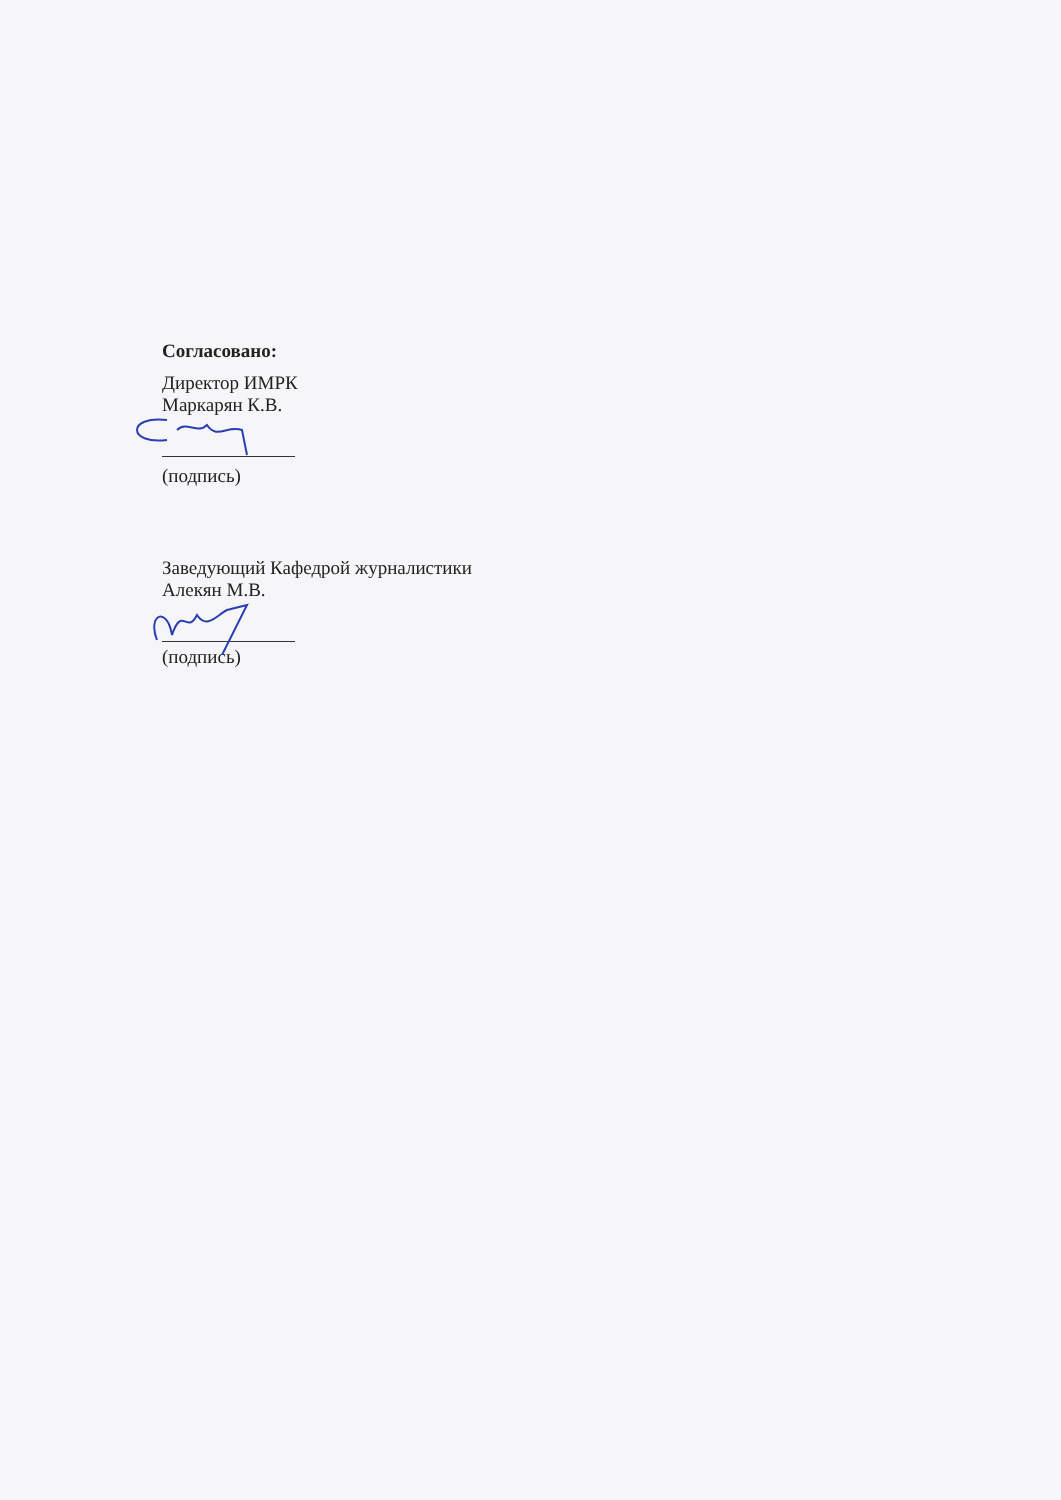Согласовано:
Директор ИМРК
Маркарян К.В.
(подпись)
Заведующий Кафедрой журналистики
Алекян М.В.
(подпись)